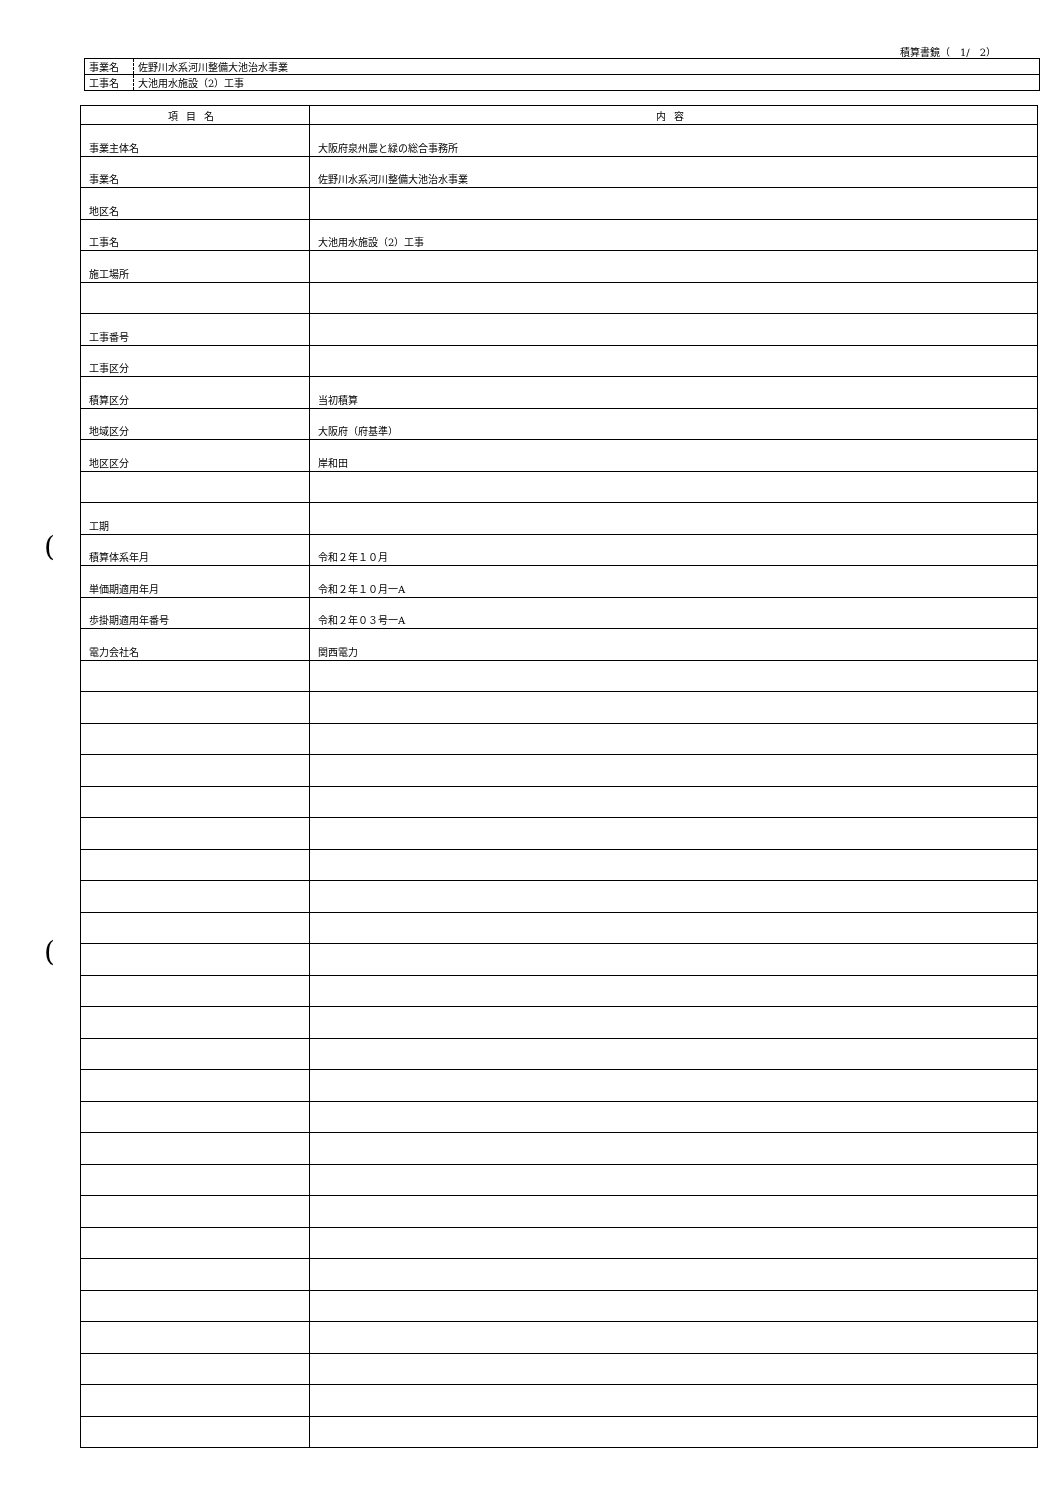(
(
積算書鏡（　1/　2）
| 事業名 | 佐野川水系河川整備大池治水事業 |
| 工事名 | 大池用水施設（2）工事 |
| 項目名 | 内容 |
| --- | --- |
| 事業主体名 | 大阪府泉州農と緑の総合事務所 |
| 事業名 | 佐野川水系河川整備大池治水事業 |
| 地区名 | |
| 工事名 | 大池用水施設（2）工事 |
| 施工場所 | |
| 工事番号 | |
| 工事区分 | |
| 積算区分 | 当初積算 |
| 地域区分 | 大阪府（府基準） |
| 地区区分 | 岸和田 |
| 工期 | |
| 積算体系年月 | 令和２年１０月 |
| 単価期適用年月 | 令和２年１０月一A |
| 歩掛期適用年番号 | 令和２年０３号一A |
| 電力会社名 | 関西電力 |